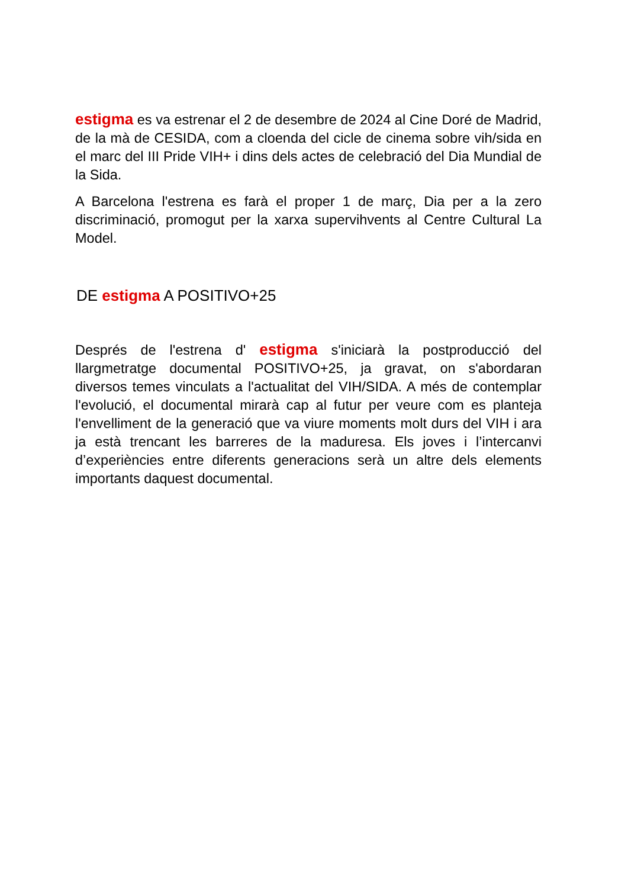estigma es va estrenar el 2 de desembre de 2024 al Cine Doré de Madrid, de la mà de CESIDA, com a cloenda del cicle de cinema sobre vih/sida en el marc del III Pride VIH+ i dins dels actes de celebració del Dia Mundial de la Sida.
A Barcelona l'estrena es farà el proper 1 de març, Dia per a la zero discriminació, promogut per la xarxa supervihvents al Centre Cultural La Model.
DE estigma A POSITIVO+25
Després de l'estrena d' estigma s'iniciarà la postproducció del llargmetratge documental POSITIVO+25, ja gravat, on s'abordaran diversos temes vinculats a l'actualitat del VIH/SIDA. A més de contemplar l'evolució, el documental mirarà cap al futur per veure com es planteja l'envelliment de la generació que va viure moments molt durs del VIH i ara ja està trencant les barreres de la maduresa. Els joves i l’intercanvi d’experiències entre diferents generacions serà un altre dels elements importants daquest documental.